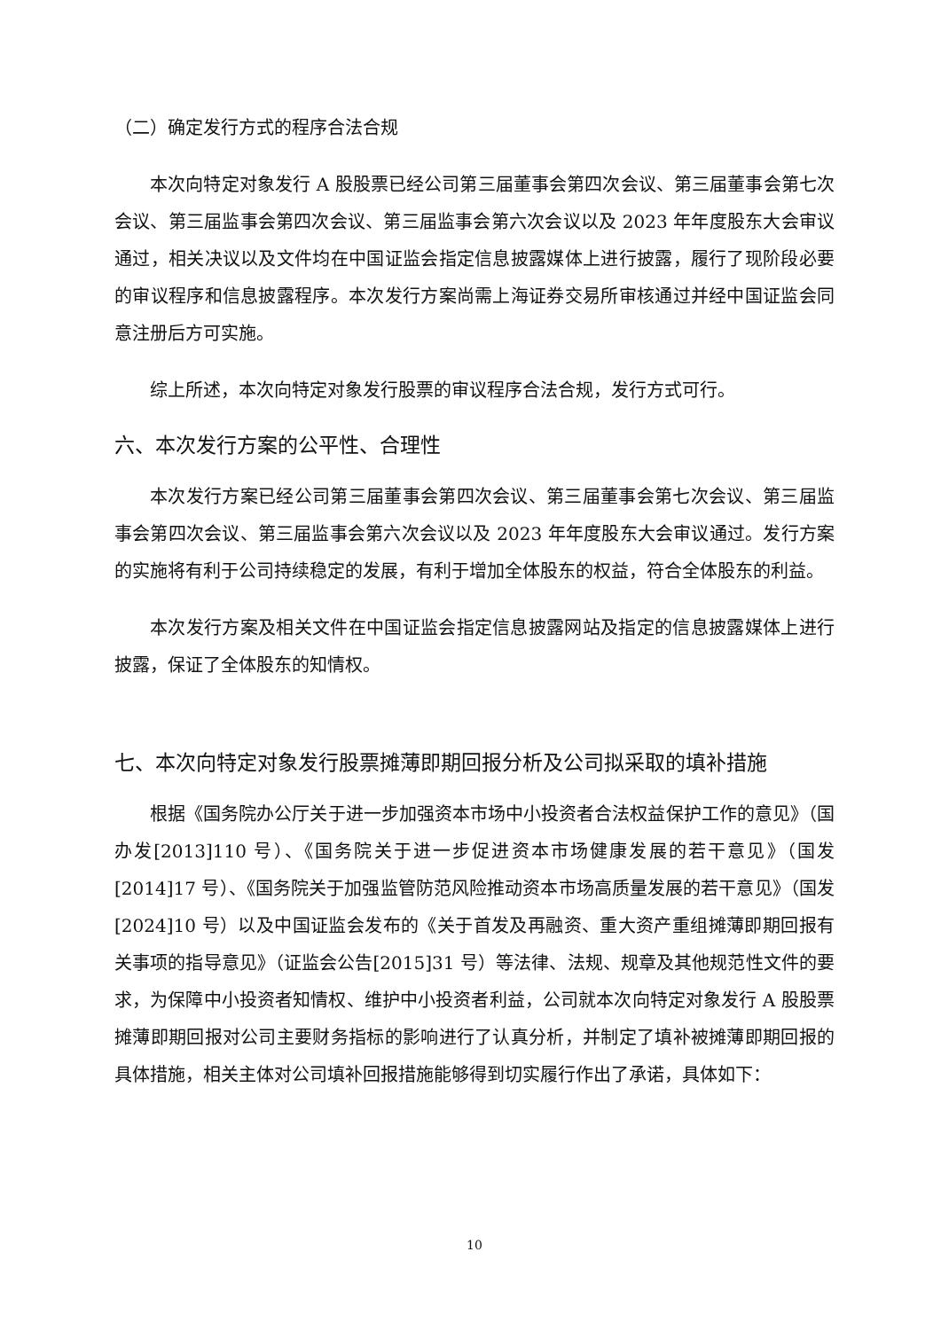（二）确定发行方式的程序合法合规
本次向特定对象发行 A 股股票已经公司第三届董事会第四次会议、第三届董事会第七次会议、第三届监事会第四次会议、第三届监事会第六次会议以及 2023 年年度股东大会审议通过，相关决议以及文件均在中国证监会指定信息披露媒体上进行披露，履行了现阶段必要的审议程序和信息披露程序。本次发行方案尚需上海证券交易所审核通过并经中国证监会同意注册后方可实施。
综上所述，本次向特定对象发行股票的审议程序合法合规，发行方式可行。
六、本次发行方案的公平性、合理性
本次发行方案已经公司第三届董事会第四次会议、第三届董事会第七次会议、第三届监事会第四次会议、第三届监事会第六次会议以及 2023 年年度股东大会审议通过。发行方案的实施将有利于公司持续稳定的发展，有利于增加全体股东的权益，符合全体股东的利益。
本次发行方案及相关文件在中国证监会指定信息披露网站及指定的信息披露媒体上进行披露，保证了全体股东的知情权。
七、本次向特定对象发行股票摊薄即期回报分析及公司拟采取的填补措施
根据《国务院办公厅关于进一步加强资本市场中小投资者合法权益保护工作的意见》（国办发[2013]110 号）、《国务院关于进一步促进资本市场健康发展的若干意见》（国发[2014]17 号）、《国务院关于加强监管防范风险推动资本市场高质量发展的若干意见》（国发[2024]10 号）以及中国证监会发布的《关于首发及再融资、重大资产重组摊薄即期回报有关事项的指导意见》（证监会公告[2015]31 号）等法律、法规、规章及其他规范性文件的要求，为保障中小投资者知情权、维护中小投资者利益，公司就本次向特定对象发行 A 股股票摊薄即期回报对公司主要财务指标的影响进行了认真分析，并制定了填补被摊薄即期回报的具体措施，相关主体对公司填补回报措施能够得到切实履行作出了承诺，具体如下：
10